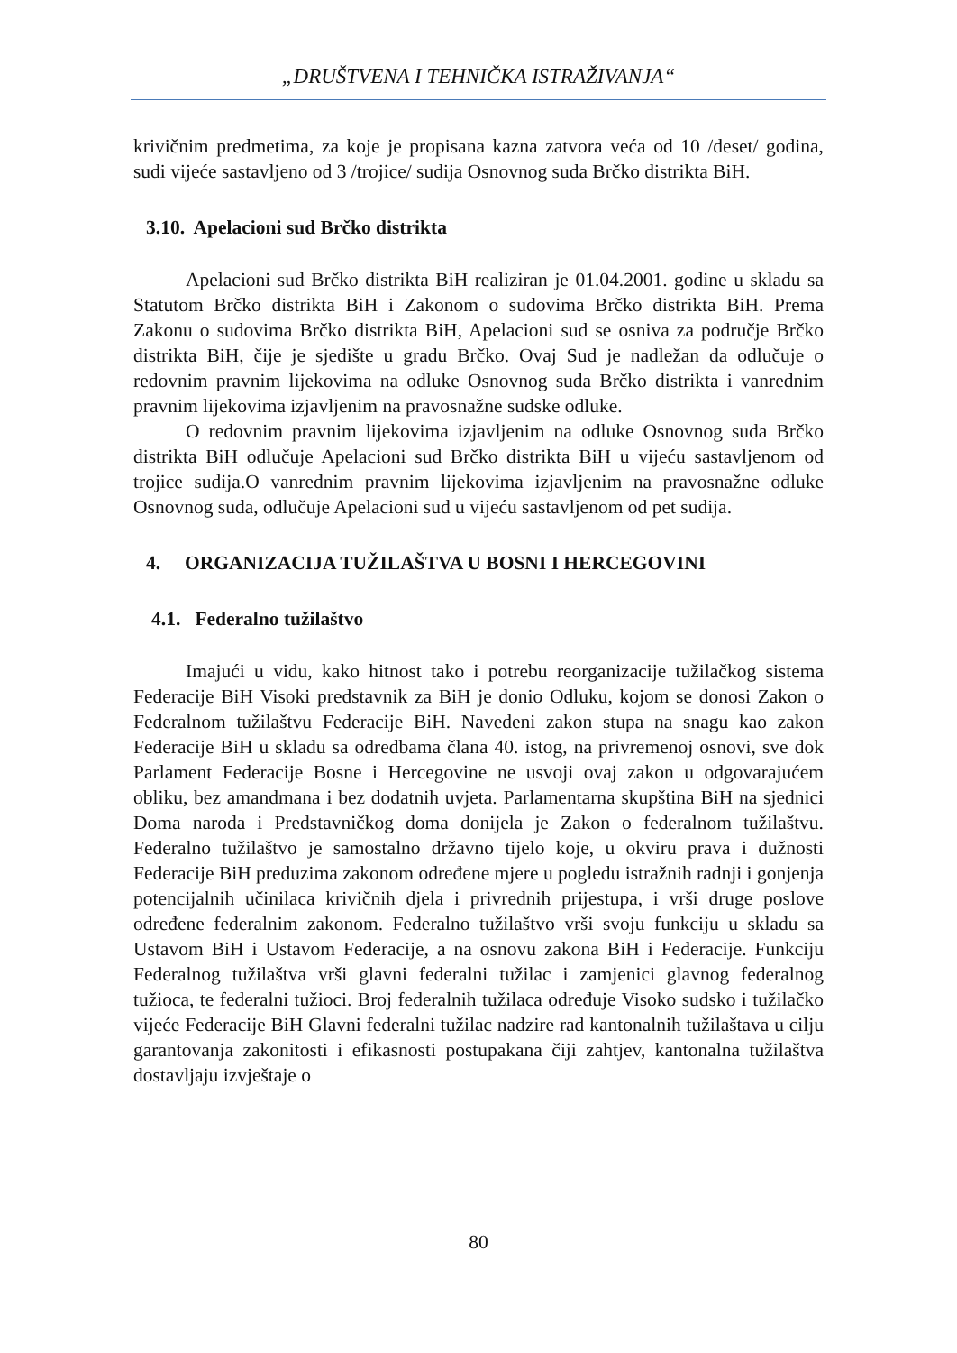„DRUŠTVENA I TEHNIČKA ISTRAŽIVANJA“
krivičnim predmetima, za koje je propisana kazna zatvora veća od 10 /deset/ godina, sudi vijeće sastavljeno od 3 /trojice/ sudija Osnovnog suda Brčko distrikta BiH.
3.10. Apelacioni sud Brčko distrikta
Apelacioni sud Brčko distrikta BiH realiziran je 01.04.2001. godine u skladu sa Statutom Brčko distrikta BiH i Zakonom o sudovima Brčko distrikta BiH. Prema Zakonu o sudovima Brčko distrikta BiH, Apelacioni sud se osniva za područje Brčko distrikta BiH, čije je sjedište u gradu Brčko. Ovaj Sud je nadležan da odlučuje o redovnim pravnim lijekovima na odluke Osnovnog suda Brčko distrikta i vanrednim pravnim lijekovima izjavljenim na pravosnažne sudske odluke.
O redovnim pravnim lijekovima izjavljenim na odluke Osnovnog suda Brčko distrikta BiH odlučuje Apelacioni sud Brčko distrikta BiH u vijeću sastavljenom od trojice sudija.O vanrednim pravnim lijekovima izjavljenim na pravosnažne odluke Osnovnog suda, odlučuje Apelacioni sud u vijeću sastavljenom od pet sudija.
4. ORGANIZACIJA TUŽILAŠTVA U BOSNI I HERCEGOVINI
4.1. Federalno tužilaštvo
Imajući u vidu, kako hitnost tako i potrebu reorganizacije tužilačkog sistema Federacije BiH Visoki predstavnik za BiH je donio Odluku, kojom se donosi Zakon o Federalnom tužilaštvu Federacije BiH. Navedeni zakon stupa na snagu kao zakon Federacije BiH u skladu sa odredbama člana 40. istog, na privremenoj osnovi, sve dok Parlament Federacije Bosne i Hercegovine ne usvoji ovaj zakon u odgovarajućem obliku, bez amandmana i bez dodatnih uvjeta. Parlamentarna skupština BiH na sjednici Doma naroda i Predstavničkog doma donijela je Zakon o federalnom tužilaštvu. Federalno tužilaštvo je samostalno državno tijelo koje, u okviru prava i dužnosti Federacije BiH preduzima zakonom određene mjere u pogledu istražnih radnji i gonjenja potencijalnih učinilaca krivičnih djela i privrednih prijestupa, i vrši druge poslove određene federalnim zakonom. Federalno tužilaštvo vrši svoju funkciju u skladu sa Ustavom BiH i Ustavom Federacije, a na osnovu zakona BiH i Federacije. Funkciju Federalnog tužilaštva vrši glavni federalni tužilac i zamjenici glavnog federalnog tužioca, te federalni tužioci. Broj federalnih tužilaca određuje Visoko sudsko i tužilačko vijeće Federacije BiH Glavni federalni tužilac nadzire rad kantonalnih tužilaštava u cilju garantovanja zakonitosti i efikasnosti postupakana čiji zahtjev, kantonalna tužilaštva dostavljaju izvještaje o
80